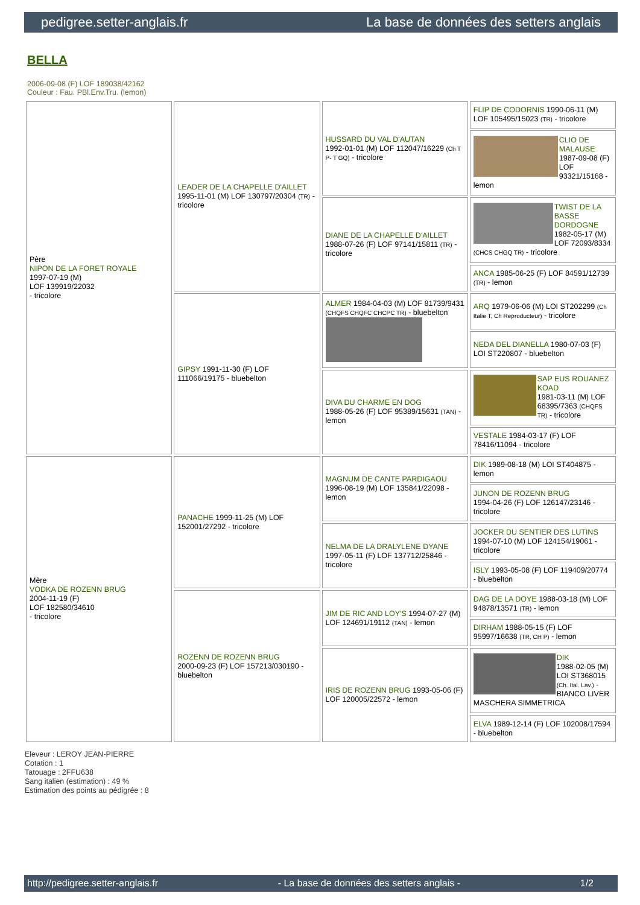pedigree.setter-anglais.fr La base de données des setters anglais
BELLA
2006-09-08 (F) LOF 189038/42162
Couleur : Fau. PBl.Env.Tru. (lemon)
| Père NIPON DE LA FORET ROYALE 1997-07-19 (M) LOF 139919/22032 - tricolore | LEADER DE LA CHAPELLE D'AILLET 1995-11-01 (M) LOF 130797/20304 (TR) - tricolore | HUSSARD DU VAL D'AUTAN 1992-01-01 (M) LOF 112047/16229 (Ch T P- T GQ) - tricolore | FLIP DE CODORNIS 1990-06-11 (M) LOF 105495/15023 (TR) - tricolore |
| | | | CLIO DE MALAUSE 1987-09-08 (F) LOF 93321/15168 - lemon |
| | | DIANE DE LA CHAPELLE D'AILLET 1988-07-26 (F) LOF 97141/15811 (TR) - tricolore | TWIST DE LA BASSE DORDOGNE 1982-05-17 (M) LOF 72093/8334 (CHCS CHGQ TR) - tricolore |
| | | | ANCA 1985-06-25 (F) LOF 84591/12739 (TR) - lemon |
| | GIPSY 1991-11-30 (F) LOF 111066/19175 - bluebelton | ALMER 1984-04-03 (M) LOF 81739/9431 (CHQFS CHQFC CHCPC TR) - bluebelton | ARQ 1979-06-06 (M) LOI ST202299 (Ch Italie T, Ch Reproducteur) - tricolore |
| | | | NEDA DEL DIANELLA 1980-07-03 (F) LOI ST220807 - bluebelton |
| | | DIVA DU CHARME EN DOG 1988-05-26 (F) LOF 95389/15631 (TAN) - lemon | SAP EUS ROUANEZ KOAD 1981-03-11 (M) LOF 68395/7363 (CHQFS TR) - tricolore |
| | | | VESTALE 1984-03-17 (F) LOF 78416/11094 - tricolore |
| Mère VODKA DE ROZENN BRUG 2004-11-19 (F) LOF 182580/34610 - tricolore | PANACHE 1999-11-25 (M) LOF 152001/27292 - tricolore | MAGNUM DE CANTE PARDIGAOU 1996-08-19 (M) LOF 135841/22098 - lemon | DIK 1989-08-18 (M) LOI ST404875 - lemon |
| | | | JUNON DE ROZENN BRUG 1994-04-26 (F) LOF 126147/23146 - tricolore |
| | | NELMA DE LA DRALYLENE DYANE 1997-05-11 (F) LOF 137712/25846 - tricolore | JOCKER DU SENTIER DES LUTINS 1994-07-10 (M) LOF 124154/19061 - tricolore |
| | | | ISLY 1993-05-08 (F) LOF 119409/20774 - bluebelton |
| | ROZENN DE ROZENN BRUG 2000-09-23 (F) LOF 157213/030190 - bluebelton | JIM DE RIC AND LOY'S 1994-07-27 (M) LOF 124691/19112 (TAN) - lemon | DAG DE LA DOYE 1988-03-18 (M) LOF 94878/13571 (TR) - lemon |
| | | | DIRHAM 1988-05-15 (F) LOF 95997/16638 (TR, CH P) - lemon |
| | | IRIS DE ROZENN BRUG 1993-05-06 (F) LOF 120005/22572 - lemon | DIK 1988-02-05 (M) LOI ST368015 (Ch. Ital. Lav.) - BIANCO LIVER MASCHERA SIMMETRICA |
| | | | ELVA 1989-12-14 (F) LOF 102008/17594 - bluebelton |
Eleveur : LEROY JEAN-PIERRE
Cotation : 1
Tatouage : 2FFU638
Sang italien (estimation) : 49 %
Estimation des points au pédigrée : 8
http://pedigree.setter-anglais.fr - La base de données des setters anglais - 1/2